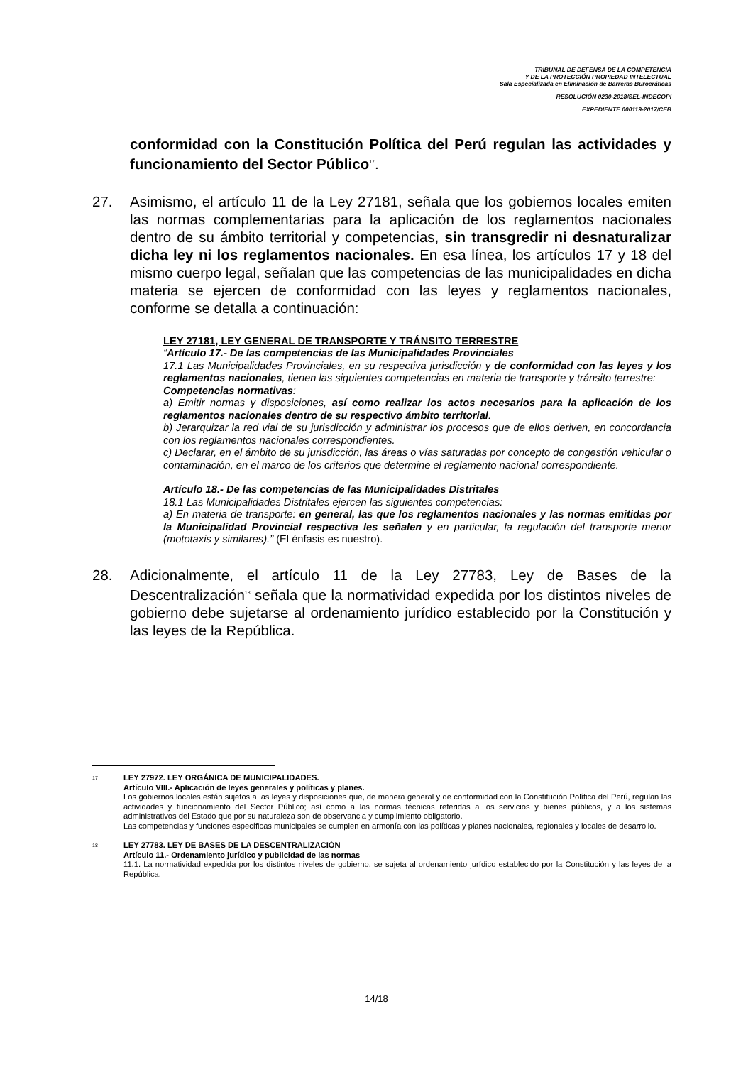TRIBUNAL DE DEFENSA DE LA COMPETENCIA
Y DE LA PROTECCIÓN PROPIEDAD INTELECTUAL
Sala Especializada en Eliminación de Barreras Burocráticas
RESOLUCIÓN 0230-2018/SEL-INDECOPI
EXPEDIENTE 000119-2017/CEB
conformidad con la Constitución Política del Perú regulan las actividades y funcionamiento del Sector Público<sup>17</sup>.
27. Asimismo, el artículo 11 de la Ley 27181, señala que los gobiernos locales emiten las normas complementarias para la aplicación de los reglamentos nacionales dentro de su ámbito territorial y competencias, sin transgredir ni desnaturalizar dicha ley ni los reglamentos nacionales. En esa línea, los artículos 17 y 18 del mismo cuerpo legal, señalan que las competencias de las municipalidades en dicha materia se ejercen de conformidad con las leyes y reglamentos nacionales, conforme se detalla a continuación:
LEY 27181, LEY GENERAL DE TRANSPORTE Y TRÁNSITO TERRESTRE
“Artículo 17.- De las competencias de las Municipalidades Provinciales
17.1 Las Municipalidades Provinciales, en su respectiva jurisdicción y de conformidad con las leyes y los reglamentos nacionales, tienen las siguientes competencias en materia de transporte y tránsito terrestre:
Competencias normativas:
a) Emitir normas y disposiciones, así como realizar los actos necesarios para la aplicación de los reglamentos nacionales dentro de su respectivo ámbito territorial.
b) Jerarquizar la red vial de su jurisdicción y administrar los procesos que de ellos deriven, en concordancia con los reglamentos nacionales correspondientes.
c) Declarar, en el ámbito de su jurisdicción, las áreas o vías saturadas por concepto de congestión vehicular o contaminación, en el marco de los criterios que determine el reglamento nacional correspondiente.
Artículo 18.- De las competencias de las Municipalidades Distritales
18.1 Las Municipalidades Distritales ejercen las siguientes competencias:
a) En materia de transporte: en general, las que los reglamentos nacionales y las normas emitidas por la Municipalidad Provincial respectiva les señalen y en particular, la regulación del transporte menor (mototaxis y similares).” (El énfasis es nuestro).
28. Adicionalmente, el artículo 11 de la Ley 27783, Ley de Bases de la Descentralización<sup>18</sup> señala que la normatividad expedida por los distintos niveles de gobierno debe sujetarse al ordenamiento jurídico establecido por la Constitución y las leyes de la República.
17
LEY 27972. LEY ORGÁNICA DE MUNICIPALIDADES.
Artículo VIII.- Aplicación de leyes generales y políticas y planes.
Los gobiernos locales están sujetos a las leyes y disposiciones que, de manera general y de conformidad con la Constitución Política del Perú, regulan las actividades y funcionamiento del Sector Público; así como a las normas técnicas referidas a los servicios y bienes públicos, y a los sistemas administrativos del Estado que por su naturaleza son de observancia y cumplimiento obligatorio.
Las competencias y funciones específicas municipales se cumplen en armonía con las políticas y planes nacionales, regionales y locales de desarrollo.
18
LEY 27783. LEY DE BASES DE LA DESCENTRALIZACIÓN
Artículo 11.- Ordenamiento jurídico y publicidad de las normas
11.1. La normatividad expedida por los distintos niveles de gobierno, se sujeta al ordenamiento jurídico establecido por la Constitución y las leyes de la República.
14/18